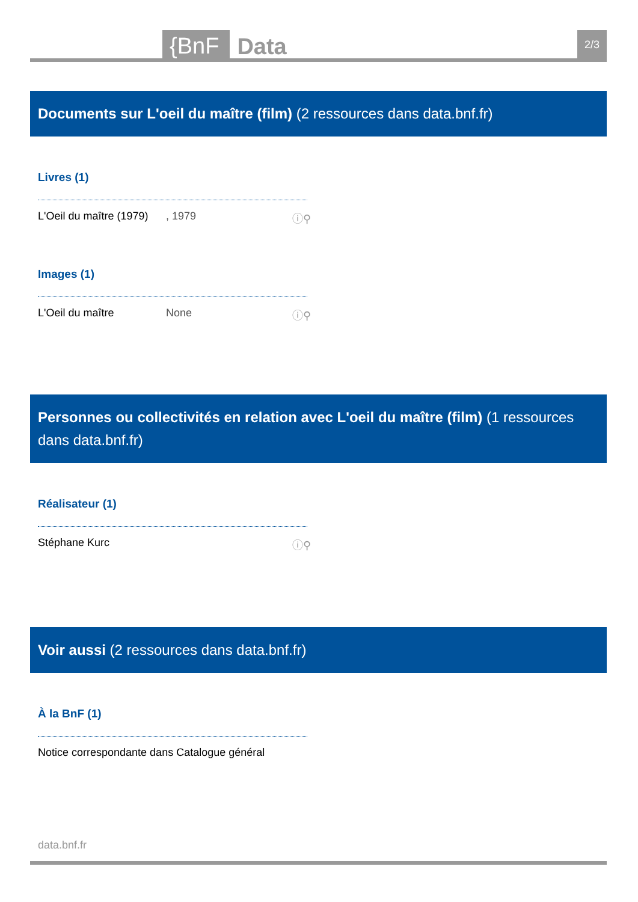{BnF
Data
2/3
Documents sur L'oeil du maître (film) (2 ressources dans data.bnf.fr)
Livres (1)
L'Oeil du maître (1979)
, 1979 ⓘ⚲
Images (1)
L'Oeil du maître None ⓘ⚲
Personnes ou collectivités en relation avec L'oeil du maître (film) (1 ressources dans data.bnf.fr)
Réalisateur (1)
Stéphane Kurc ⓘ⚲
Voir aussi (2 ressources dans data.bnf.fr)
À la BnF (1)
Notice correspondante dans Catalogue général
data.bnf.fr